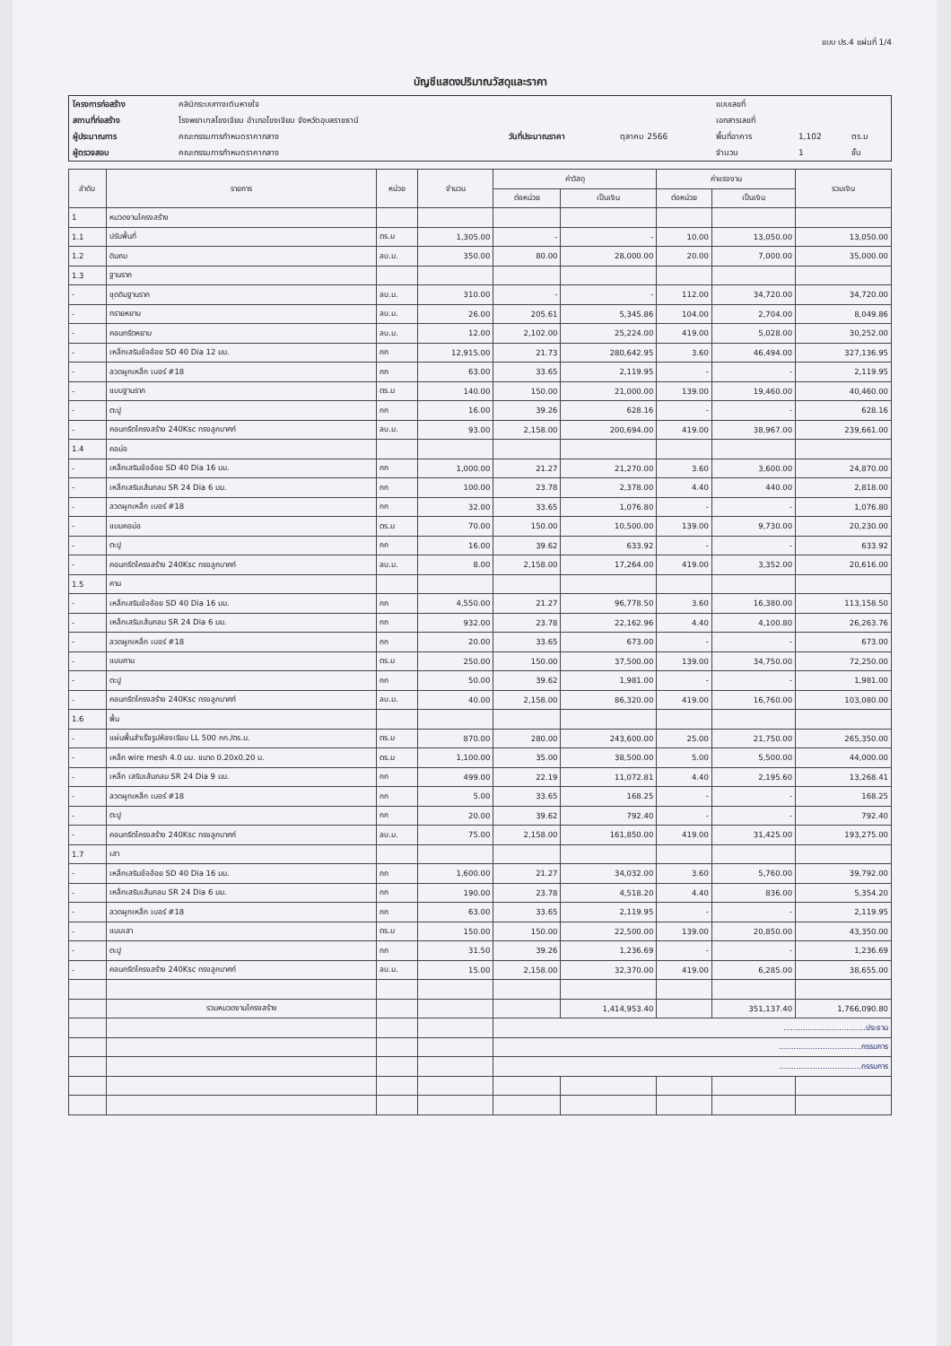แบบ ปร.4 แผ่นที่ 1/4
บัญชีแสดงปริมาณวัสดุและราคา
| โครงการก่อสร้าง | คลินิกระบบทางเดินหายใจ | | | แบบเลขที่ | | |
| สถานที่ก่อสร้าง | โรงพยาบาลโขงเจียม อำเภอโขงเจียม จังหวัดอุบลราชธานี | | | เอกสารเลขที่ | | |
| ผู้ประมาณการ | คณะกรรมการกำหนดราคากลาง | วันที่ประมาณราคา | ตุลาคม 2566 | พื้นที่อาคาร | 1,102 | ตร.ม |
| ผู้ตรวจสอบ | คณะกรรมการกำหนดราคากลาง | | | จำนวน | 1 | ชั้น |
| ลำดับ | รายการ | หน่วย | จำนวน | ค่าวัสดุ | | ค่าแรงงาน | | รวมเงิน |
| --- | --- | --- | --- | --- | --- | --- | --- | --- |
| | | | | ต่อหน่วย | เป็นเงิน | ต่อหน่วย | เป็นเงิน | |
| 1 | หมวดงานโครงสร้าง | | | | | | | |
| 1.1 | ปรับพื้นที่ | ตร.ม | 1,305.00 | - | - | 10.00 | 13,050.00 | 13,050.00 |
| 1.2 | ดินถม | ลบ.ม. | 350.00 | 80.00 | 28,000.00 | 20.00 | 7,000.00 | 35,000.00 |
| 1.3 | ฐานราก | | | | | | | |
| - | ขุดดินฐานราก | ลบ.ม. | 310.00 | - | - | 112.00 | 34,720.00 | 34,720.00 |
| - | ทรายหยาบ | ลบ.ม. | 26.00 | 205.61 | 5,345.86 | 104.00 | 2,704.00 | 8,049.86 |
| - | คอนกรีตหยาบ | ลบ.ม. | 12.00 | 2,102.00 | 25,224.00 | 419.00 | 5,028.00 | 30,252.00 |
| - | เหล็กเสริมข้ออ้อย SD 40 Dia 12 มม. | กก | 12,915.00 | 21.73 | 280,642.95 | 3.60 | 46,494.00 | 327,136.95 |
| - | ลวดผูกเหล็ก เบอร์ #18 | กก | 63.00 | 33.65 | 2,119.95 | - | - | 2,119.95 |
| - | แบบฐานราก | ตร.ม | 140.00 | 150.00 | 21,000.00 | 139.00 | 19,460.00 | 40,460.00 |
| - | ตะปู | กก | 16.00 | 39.26 | 628.16 | - | - | 628.16 |
| - | คอนกรีตโครงสร้าง 240Ksc ทรงลูกบาศก์ | ลบ.ม. | 93.00 | 2,158.00 | 200,694.00 | 419.00 | 38,967.00 | 239,661.00 |
| 1.4 | คอม่อ | | | | | | | |
| - | เหล็กเสริมข้ออ้อย SD 40 Dia 16 มม. | กก | 1,000.00 | 21.27 | 21,270.00 | 3.60 | 3,600.00 | 24,870.00 |
| - | เหล็กเสริมเส้นกลม SR 24 Dia 6 มม. | กก | 100.00 | 23.78 | 2,378.00 | 4.40 | 440.00 | 2,818.00 |
| - | ลวดผูกเหล็ก เบอร์ #18 | กก | 32.00 | 33.65 | 1,076.80 | - | - | 1,076.80 |
| - | แบบคอม่อ | ตร.ม | 70.00 | 150.00 | 10,500.00 | 139.00 | 9,730.00 | 20,230.00 |
| - | ตะปู | กก | 16.00 | 39.62 | 633.92 | - | - | 633.92 |
| - | คอนกรีตโครงสร้าง 240Ksc ทรงลูกบาศก์ | ลบ.ม. | 8.00 | 2,158.00 | 17,264.00 | 419.00 | 3,352.00 | 20,616.00 |
| 1.5 | คาน | | | | | | | |
| - | เหล็กเสริมข้ออ้อย SD 40 Dia 16 มม. | กก | 4,550.00 | 21.27 | 96,778.50 | 3.60 | 16,380.00 | 113,158.50 |
| - | เหล็กเสริมเส้นกลม SR 24 Dia 6 มม. | กก | 932.00 | 23.78 | 22,162.96 | 4.40 | 4,100.80 | 26,263.76 |
| - | ลวดผูกเหล็ก เบอร์ #18 | กก | 20.00 | 33.65 | 673.00 | - | - | 673.00 |
| - | แบบคาน | ตร.ม | 250.00 | 150.00 | 37,500.00 | 139.00 | 34,750.00 | 72,250.00 |
| - | ตะปู | กก | 50.00 | 39.62 | 1,981.00 | - | - | 1,981.00 |
| - | คอนกรีตโครงสร้าง 240Ksc ทรงลูกบาศก์ | ลบ.ม. | 40.00 | 2,158.00 | 86,320.00 | 419.00 | 16,760.00 | 103,080.00 |
| 1.6 | พื้น | | | | | | | |
| - | แผ่นพื้นสำเร็จรูปห้องเรียบ LL 500 กก./ตร.ม. | ตร.ม | 870.00 | 280.00 | 243,600.00 | 25.00 | 21,750.00 | 265,350.00 |
| - | เหล็ก wire mesh 4.0 มม. ขนาด 0.20x0.20 ม. | ตร.ม | 1,100.00 | 35.00 | 38,500.00 | 5.00 | 5,500.00 | 44,000.00 |
| - | เหล็ก เสริมเส้นกลม SR 24 Dia 9 มม. | กก | 499.00 | 22.19 | 11,072.81 | 4.40 | 2,195.60 | 13,268.41 |
| - | ลวดผูกเหล็ก เบอร์ #18 | กก | 5.00 | 33.65 | 168.25 | - | - | 168.25 |
| - | ตะปู | กก | 20.00 | 39.62 | 792.40 | - | - | 792.40 |
| - | คอนกรีตโครงสร้าง 240Ksc ทรงลูกบาศก์ | ลบ.ม. | 75.00 | 2,158.00 | 161,850.00 | 419.00 | 31,425.00 | 193,275.00 |
| 1.7 | เสา | | | | | | | |
| - | เหล็กเสริมข้ออ้อย SD 40 Dia 16 มม. | กก | 1,600.00 | 21.27 | 34,032.00 | 3.60 | 5,760.00 | 39,792.00 |
| - | เหล็กเสริมเส้นกลม SR 24 Dia 6 มม. | กก | 190.00 | 23.78 | 4,518.20 | 4.40 | 836.00 | 5,354.20 |
| - | ลวดผูกเหล็ก เบอร์ #18 | กก | 63.00 | 33.65 | 2,119.95 | - | - | 2,119.95 |
| - | แบบเสา | ตร.ม | 150.00 | 150.00 | 22,500.00 | 139.00 | 20,850.00 | 43,350.00 |
| - | ตะปู | กก | 31.50 | 39.26 | 1,236.69 | - | - | 1,236.69 |
| - | คอนกรีตโครงสร้าง 240Ksc ทรงลูกบาศก์ | ลบ.ม. | 15.00 | 2,158.00 | 32,370.00 | 419.00 | 6,285.00 | 38,655.00 |
| | รวมหมวดงานโครงสร้าง | | | | 1,414,953.40 | | 351,137.40 | 1,766,090.80 |
| | | | | ..................................ประธาน | | | | |
| | | | | ..................................กรรมการ | | | | |
| | | | | ..................................กรรมการ | | | | |